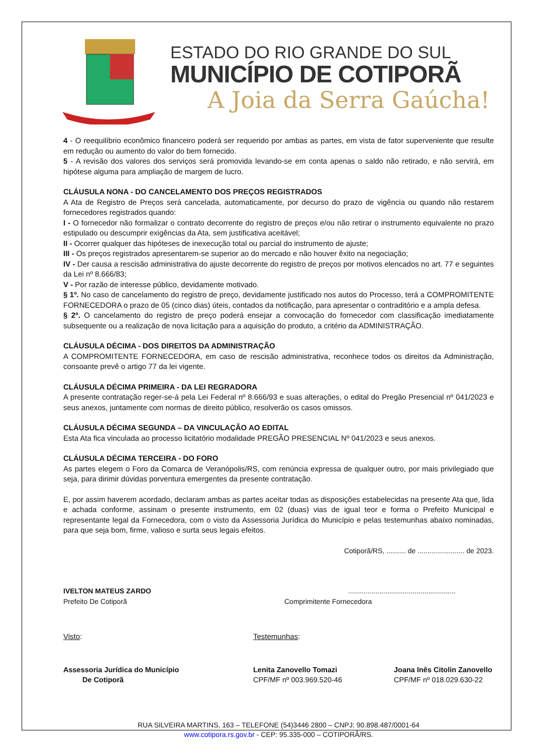ESTADO DO RIO GRANDE DO SUL
MUNICÍPIO DE COTIPORÃ
A Joia da Serra Gaúcha!
4 - O reequilíbrio econômico financeiro poderá ser requerido por ambas as partes, em vista de fator superveniente que resulte em redução ou aumento do valor do bem fornecido.
5 - A revisão dos valores dos serviços será promovida levando-se em conta apenas o saldo não retirado, e não servirá, em hipótese alguma para ampliação de margem de lucro.
CLÁUSULA NONA - DO CANCELAMENTO DOS PREÇOS REGISTRADOS
A Ata de Registro de Preços será cancelada, automaticamente, por decurso do prazo de vigência ou quando não restarem fornecedores registrados quando:
I - O fornecedor não formalizar o contrato decorrente do registro de preços e/ou não retirar o instrumento equivalente no prazo estipulado ou descumprir exigências da Ata, sem justificativa aceitável;
II - Ocorrer qualquer das hipóteses de inexecução total ou parcial do instrumento de ajuste;
III - Os preços registrados apresentarem-se superior ao do mercado e não houver êxito na negociação;
IV - Der causa a rescisão administrativa do ajuste decorrente do registro de preços por motivos elencados no art. 77 e seguintes da Lei nº 8.666/83;
V - Por razão de interesse público, devidamente motivado.
§ 1º. No caso de cancelamento do registro de preço, devidamente justificado nos autos do Processo, terá a COMPROMITENTE FORNECEDORA o prazo de 05 (cinco dias) úteis, contados da notificação, para apresentar o contraditório e a ampla defesa.
§ 2º. O cancelamento do registro de preço poderá ensejar a convocação do fornecedor com classificação imediatamente subsequente ou a realização de nova licitação para a aquisição do produto, a critério da ADMINISTRAÇÃO.
CLÁUSULA DÉCIMA - DOS DIREITOS DA ADMINISTRAÇÃO
A COMPROMITENTE FORNECEDORA, em caso de rescisão administrativa, reconhece todos os direitos da Administração, consoante prevê o artigo 77 da lei vigente.
CLÁUSULA DÉCIMA PRIMEIRA - DA LEI REGRADORA
A presente contratação reger-se-á pela Lei Federal nº 8.666/93 e suas alterações, o edital do Pregão Presencial nº 041/2023 e seus anexos, juntamente com normas de direito público, resolverão os casos omissos.
CLÁUSULA DÉCIMA SEGUNDA – DA VINCULAÇÃO AO EDITAL
Esta Ata fica vinculada ao processo licitatório modalidade PREGÃO PRESENCIAL Nº 041/2023 e seus anexos.
CLÁUSULA DÉCIMA TERCEIRA - DO FORO
As partes elegem o Foro da Comarca de Veranópolis/RS, com renúncia expressa de qualquer outro, por mais privilegiado que seja, para dirimir dúvidas porventura emergentes da presente contratação.
E, por assim haverem acordado, declaram ambas as partes aceitar todas as disposições estabelecidas na presente Ata que, lida e achada conforme, assinam o presente instrumento, em 02 (duas) vias de igual teor e forma o Prefeito Municipal e representante legal da Fornecedora, com o visto da Assessoria Jurídica do Município e pelas testemunhas abaixo nominadas, para que seja bom, firme, valioso e surta seus legais efeitos.
Cotiporã/RS, .......... de ........................ de 2023.
IVELTON MATEUS ZARDO
Prefeito De Cotiporã
.......................................................
Comprimitente Fornecedora
Visto: Testemunhas:
Assessoria Jurídica do Município
De Cotiporã
Lenita Zanovello Tomazi
CPF/MF nº 003.969.520-46
Joana Inês Citolin Zanovello
CPF/MF nº 018.029.630-22
RUA SILVEIRA MARTINS, 163 – TELEFONE (54)3446 2800 – CNPJ: 90.898.487/0001-64
www.cotipora.rs.gov.br - CEP: 95.335-000 – COTIPORÃ/RS.